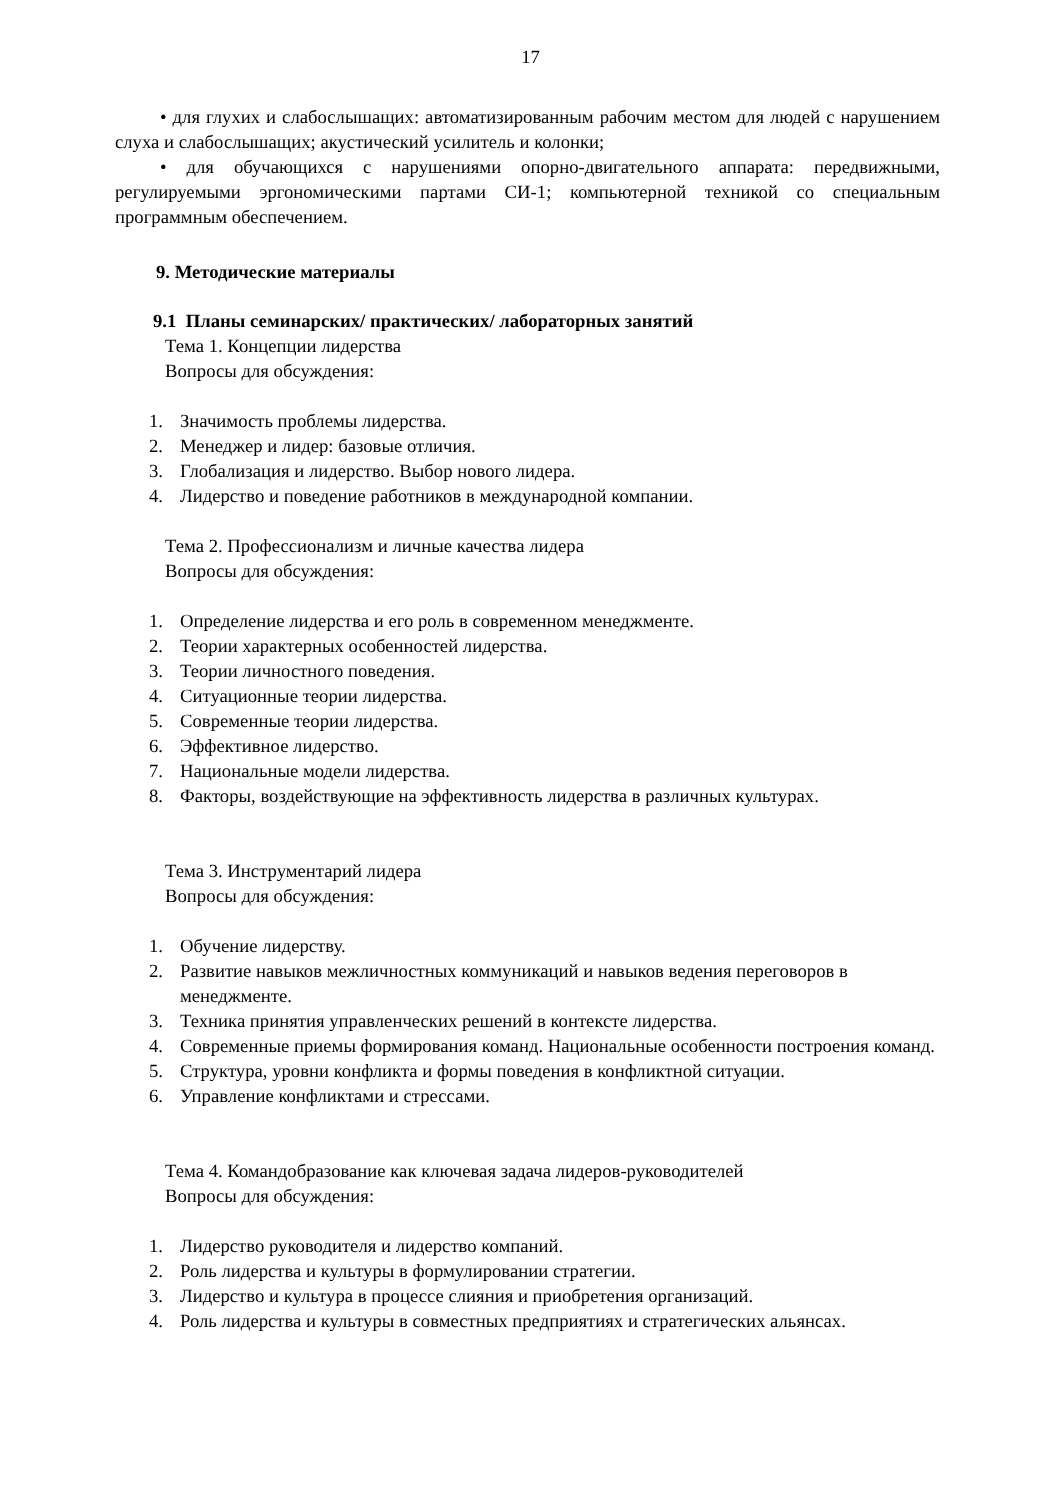17
• для глухих и слабослышащих: автоматизированным рабочим местом для людей с нарушением слуха и слабослышащих; акустический усилитель и колонки;
• для обучающихся с нарушениями опорно-двигательного аппарата: передвижными, регулируемыми эргономическими партами СИ-1; компьютерной техникой со специальным программным обеспечением.
9. Методические материалы
9.1 Планы семинарских/ практических/ лабораторных занятий
Тема 1. Концепции лидерства
Вопросы для обсуждения:
1. Значимость проблемы лидерства.
2. Менеджер и лидер: базовые отличия.
3. Глобализация и лидерство. Выбор нового лидера.
4. Лидерство и поведение работников в международной компании.
Тема 2. Профессионализм и личные качества лидера
Вопросы для обсуждения:
1. Определение лидерства и его роль в современном менеджменте.
2. Теории характерных особенностей лидерства.
3. Теории личностного поведения.
4. Ситуационные теории лидерства.
5. Современные теории лидерства.
6. Эффективное лидерство.
7. Национальные модели лидерства.
8. Факторы, воздействующие на эффективность лидерства в различных культурах.
Тема 3. Инструментарий лидера
Вопросы для обсуждения:
1. Обучение лидерству.
2. Развитие навыков межличностных коммуникаций и навыков ведения переговоров в менеджменте.
3. Техника принятия управленческих решений в контексте лидерства.
4. Современные приемы формирования команд. Национальные особенности построения команд.
5. Структура, уровни конфликта и формы поведения в конфликтной ситуации.
6. Управление конфликтами и стрессами.
Тема 4. Командобразование как ключевая задача лидеров-руководителей
Вопросы для обсуждения:
1. Лидерство руководителя и лидерство компаний.
2. Роль лидерства и культуры в формулировании стратегии.
3. Лидерство и культура в процессе слияния и приобретения организаций.
4. Роль лидерства и культуры в совместных предприятиях и стратегических альянсах.